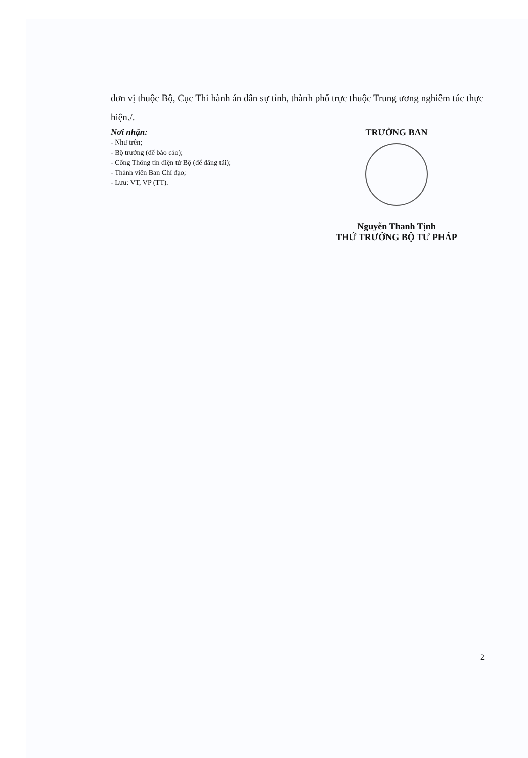đơn vị thuộc Bộ, Cục Thi hành án dân sự tỉnh, thành phố trực thuộc Trung ương nghiêm túc thực hiện./.
Nơi nhận:
- Như trên;
- Bộ trưởng (để báo cáo);
- Cổng Thông tin điện tử Bộ (để đăng tải);
- Thành viên Ban Chỉ đạo;
- Lưu: VT, VP (TT).
TRƯỞNG BAN
Nguyễn Thanh Tịnh
THỨ TRƯỞNG BỘ TƯ PHÁP
2